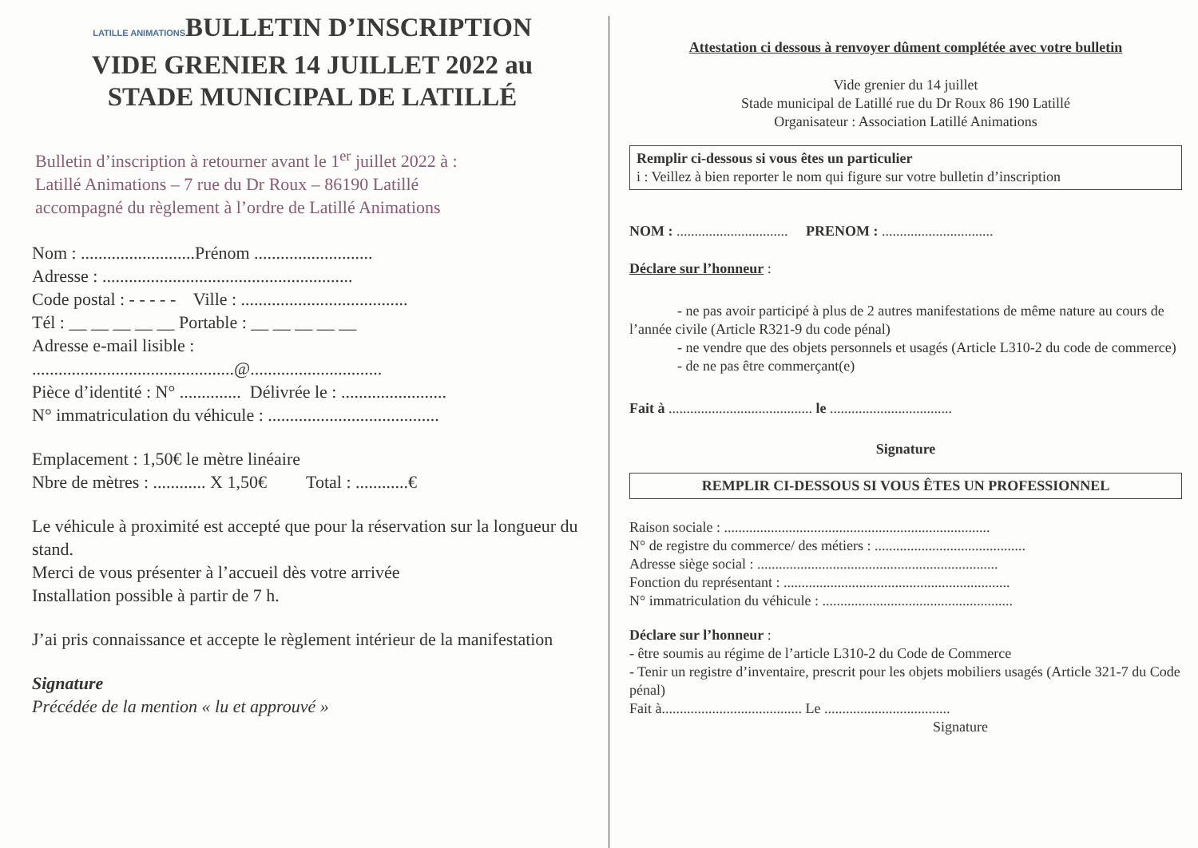LATILLE ANIMATIONSBULLETIN D’INSCRIPTION
VIDE GRENIER 14 JUILLET 2022 au
STADE MUNICIPAL DE LATILLÉ
Bulletin d’inscription à retourner avant le 1<sup>er</sup> juillet 2022 à :
Latillé Animations – 7 rue du Dr Roux – 86190 Latillé
accompagné du règlement à l’ordre de Latillé Animations
Nom : ..........................Prénom ...........................
Adresse : .........................................................
Code postal : - - - - - Ville : ......................................
Tél : __ __ __ __ __ Portable : __ __ __ __ __
Adresse e-mail lisible :
..............................................@..............................
Pièce d’identité : N° .............. Délivrée le : ........................
N° immatriculation du véhicule : .......................................
Emplacement : 1,50€ le mètre linéaire
Nbre de mètres : ............ X 1,50€ Total : ............€
Le véhicule à proximité est accepté que pour la réservation sur la longueur du stand.
Merci de vous présenter à l’accueil dès votre arrivée
Installation possible à partir de 7 h.
J’ai pris connaissance et accepte le règlement intérieur de la manifestation
Signature
Précédée de la mention « lu et approuvé »
Attestation ci dessous à renvoyer dûment complétée avec votre bulletin
Vide grenier du 14 juillet
Stade municipal de Latillé rue du Dr Roux 86 190 Latillé
Organisateur : Association Latillé Animations
Remplir ci-dessous si vous êtes un particulier
i : Veillez à bien reporter le nom qui figure sur votre bulletin d’inscription
NOM : ............................... PRENOM : ...............................
Déclare sur l’honneur :
- ne pas avoir participé à plus de 2 autres manifestations de même nature au cours de l’année civile (Article R321-9 du code pénal)
- ne vendre que des objets personnels et usagés (Article L310-2 du code de commerce)
- de ne pas être commerçant(e)
Fait à ........................................ le ..................................
Signature
REMPLIR CI-DESSOUS SI VOUS ÊTES UN PROFESSIONNEL
Raison sociale : ..........................................................................
N° de registre du commerce/ des métiers : ..........................................
Adresse siège social : ...................................................................
Fonction du représentant : ...............................................................
N° immatriculation du véhicule : .....................................................
Déclare sur l’honneur :
- être soumis au régime de l’article L310-2 du Code de Commerce
- Tenir un registre d’inventaire, prescrit pour les objets mobiliers usagés (Article 321-7 du Code pénal)
Fait à....................................... Le ...................................
Signature